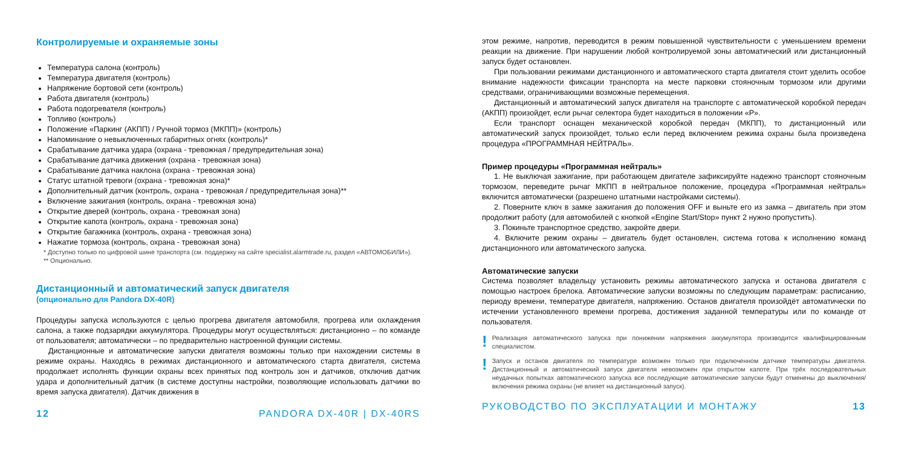Контролируемые и охраняемые зоны
Температура салона (контроль)
Температура двигателя (контроль)
Напряжение бортовой сети (контроль)
Работа двигателя (контроль)
Работа подогревателя (контроль)
Топливо (контроль)
Положение «Паркинг (АКПП) / Ручной тормоз (МКПП)» (контроль)
Напоминание о невыключенных габаритных огнях (контроль)*
Срабатывание датчика удара (охрана - тревожная / предупредительная зона)
Срабатывание датчика движения (охрана - тревожная зона)
Срабатывание датчика наклона (охрана - тревожная зона)
Статус штатной тревоги (охрана - тревожная зона)*
Дополнительный датчик (контроль, охрана - тревожная / предупредительная зона)**
Включение зажигания (контроль, охрана - тревожная зона)
Открытие дверей (контроль, охрана - тревожная зона)
Открытие капота (контроль, охрана - тревожная зона)
Открытие багажника (контроль, охрана - тревожная зона)
Нажатие тормоза (контроль, охрана - тревожная зона)
* Доступно только по цифровой шине транспорта (см. поддержку на сайте specialist.alarmtrade.ru, раздел «АВТОМОБИЛИ»).
** Опционально.
Дистанционный и автоматический запуск двигателя
(опционально для Pandora DX-40R)
Процедуры запуска используются с целью прогрева двигателя автомобиля, прогрева или охлаждения салона, а также подзарядки аккумулятора. Процедуры могут осуществляться: дистанционно – по команде от пользователя; автоматически – по предварительно настроенной функции системы.
Дистанционные и автоматические запуски двигателя возможны только при нахождении системы в режиме охраны. Находясь в режимах дистанционного и автоматического старта двигателя, система продолжает исполнять функции охраны всех принятых под контроль зон и датчиков, отключив датчик удара и дополнительный датчик (в системе доступны настройки, позволяющие использовать датчики во время запуска двигателя). Датчик движения в
12 PANDORA DX-40R | DX-40RS
этом режиме, напротив, переводится в режим повышенной чувствительности с уменьшением времени реакции на движение. При нарушении любой контролируемой зоны автоматический или дистанционный запуск будет остановлен.
При пользовании режимами дистанционного и автоматического старта двигателя стоит уделить особое внимание надежности фиксации транспорта на месте парковки стояночным тормозом или другими средствами, ограничивающими возможные перемещения.
Дистанционный и автоматический запуск двигателя на транспорте с автоматической коробкой передач (АКПП) произойдет, если рычаг селектора будет находиться в положении «P».
Если транспорт оснащен механической коробкой передач (МКПП), то дистанционный или автоматический запуск произойдет, только если перед включением режима охраны была произведена процедура «ПРОГРАММНАЯ НЕЙТРАЛЬ».
Пример процедуры «Программная нейтраль»
1. Не выключая зажигание, при работающем двигателе зафиксируйте надежно транспорт стояночным тормозом, переведите рычаг МКПП в нейтральное положение, процедура «Программная нейтраль» включится автоматически (разрешено штатными настройками системы).
2. Поверните ключ в замке зажигания до положения OFF и выньте его из замка – двигатель при этом продолжит работу (для автомобилей с кнопкой «Engine Start/Stop» пункт 2 нужно пропустить).
3. Покиньте транспортное средство, закройте двери.
4. Включите режим охраны – двигатель будет остановлен, система готова к исполнению команд дистанционного или автоматического запуска.
Автоматические запуски
Система позволяет владельцу установить режимы автоматического запуска и останова двигателя с помощью настроек брелока. Автоматические запуски возможны по следующим параметрам: расписанию, периоду времени, температуре двигателя, напряжению. Останов двигателя произойдёт автоматически по истечении установленного времени прогрева, достижения заданной температуры или по команде от пользователя.
!
Реализация автоматического запуска при понижении напряжения аккумулятора производится квалифицированным специалистом.
!
Запуск и останов двигателя по температуре возможен только при подключенном датчике температуры двигателя. Дистанционный и автоматический запуск двигателя невозможен при открытом капоте. При трёх последовательных неудачных попытках автоматического запуска все последующие автоматические запуски будут отменены до выключения/включения режима охраны (не влияет на дистанционный запуск).
РУКОВОДСТВО ПО ЭКСПЛУАТАЦИИ И МОНТАЖУ 13